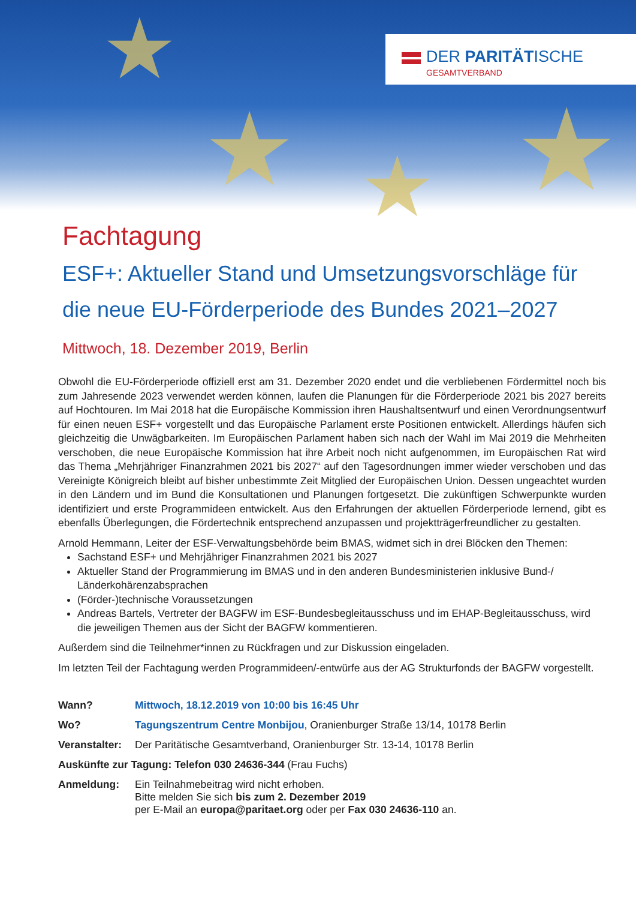★
★ ★ ★
DER PARITÄTISCHE
GESAMTVERBAND
Fachtagung
ESF+: Aktueller Stand und Umsetzungsvorschläge für die neue EU-Förderperiode des Bundes 2021–2027
Mittwoch, 18. Dezember 2019, Berlin
Obwohl die EU-Förderperiode offiziell erst am 31. Dezember 2020 endet und die verbliebenen Fördermittel noch bis zum Jahresende 2023 verwendet werden können, laufen die Planungen für die Förderperiode 2021 bis 2027 bereits auf Hochtouren. Im Mai 2018 hat die Europäische Kommission ihren Haushaltsentwurf und einen Verordnungsentwurf für einen neuen ESF+ vorgestellt und das Europäische Parlament erste Positionen entwickelt. Allerdings häufen sich gleichzeitig die Unwägbarkeiten. Im Europäischen Parlament haben sich nach der Wahl im Mai 2019 die Mehrheiten verschoben, die neue Europäische Kommission hat ihre Arbeit noch nicht aufgenommen, im Europäischen Rat wird das Thema „Mehrjähriger Finanzrahmen 2021 bis 2027“ auf den Tagesordnungen immer wieder verschoben und das Vereinigte Königreich bleibt auf bisher unbestimmte Zeit Mitglied der Europäischen Union. Dessen ungeachtet wurden in den Ländern und im Bund die Konsultationen und Planungen fortgesetzt. Die zukünftigen Schwerpunkte wurden identifiziert und erste Programmideen entwickelt. Aus den Erfahrungen der aktuellen Förderperiode lernend, gibt es ebenfalls Überlegungen, die Fördertechnik entsprechend anzupassen und projektträgerfreundlicher zu gestalten.
Arnold Hemmann, Leiter der ESF-Verwaltungsbehörde beim BMAS, widmet sich in drei Blöcken den Themen:
Sachstand ESF+ und Mehrjähriger Finanzrahmen 2021 bis 2027
Aktueller Stand der Programmierung im BMAS und in den anderen Bundesministerien inklusive Bund-/ Länderkohärenzabsprachen
(Förder-)technische Voraussetzungen
Andreas Bartels, Vertreter der BAGFW im ESF-Bundesbegleitausschuss und im EHAP-Begleitausschuss, wird die jeweiligen Themen aus der Sicht der BAGFW kommentieren.
Außerdem sind die Teilnehmer*innen zu Rückfragen und zur Diskussion eingeladen.
Im letzten Teil der Fachtagung werden Programmideen/-entwürfe aus der AG Strukturfonds der BAGFW vorgestellt.
Wann? Mittwoch, 18.12.2019 von 10:00 bis 16:45 Uhr
Wo? Tagungszentrum Centre Monbijou, Oranienburger Straße 13/14, 10178 Berlin
Veranstalter:
Der Paritätische Gesamtverband, Oranienburger Str. 13-14, 10178 Berlin
Auskünfte zur Tagung: Telefon 030 24636-344 (Frau Fuchs)
Anmeldung: Ein Teilnahmebeitrag wird nicht erhoben.
Bitte melden Sie sich bis zum 2. Dezember 2019
per E-Mail an europa@paritaet.org oder per Fax 030 24636-110 an.